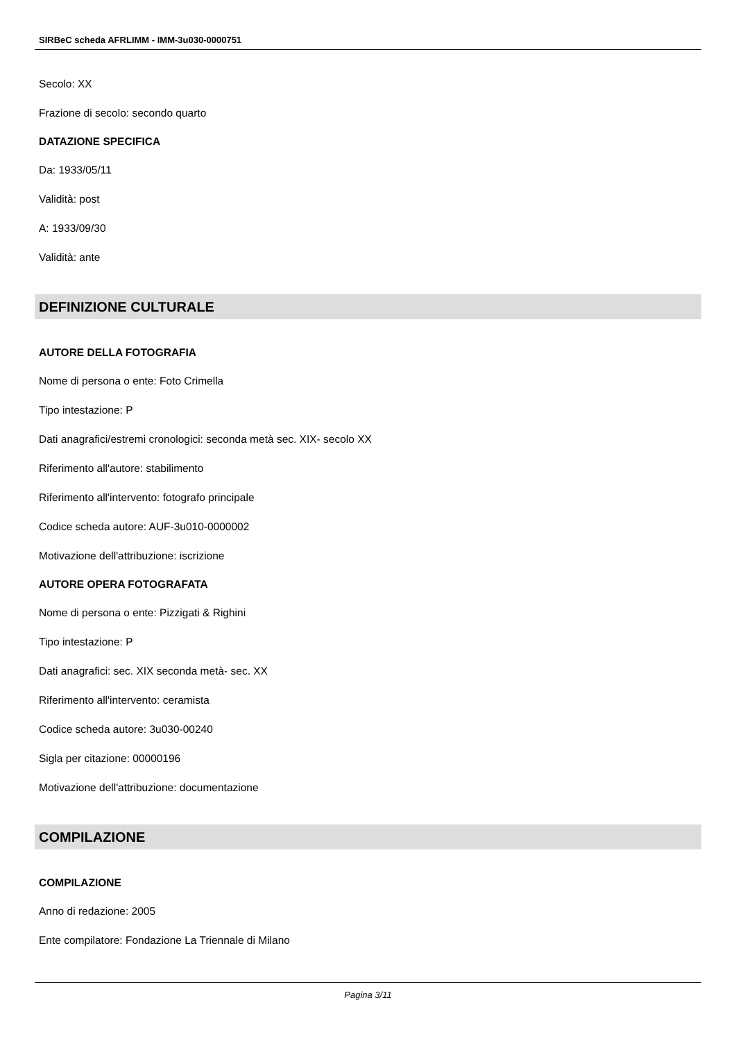SIRBeC scheda AFRLIMM - IMM-3u030-0000751
Secolo: XX
Frazione di secolo: secondo quarto
DATAZIONE SPECIFICA
Da: 1933/05/11
Validità: post
A: 1933/09/30
Validità: ante
DEFINIZIONE CULTURALE
AUTORE DELLA FOTOGRAFIA
Nome di persona o ente: Foto Crimella
Tipo intestazione: P
Dati anagrafici/estremi cronologici: seconda metà sec. XIX- secolo XX
Riferimento all'autore: stabilimento
Riferimento all'intervento: fotografo principale
Codice scheda autore: AUF-3u010-0000002
Motivazione dell'attribuzione: iscrizione
AUTORE OPERA FOTOGRAFATA
Nome di persona o ente: Pizzigati & Righini
Tipo intestazione: P
Dati anagrafici: sec. XIX seconda metà- sec. XX
Riferimento all'intervento: ceramista
Codice scheda autore: 3u030-00240
Sigla per citazione: 00000196
Motivazione dell'attribuzione: documentazione
COMPILAZIONE
COMPILAZIONE
Anno di redazione: 2005
Ente compilatore: Fondazione La Triennale di Milano
Pagina 3/11